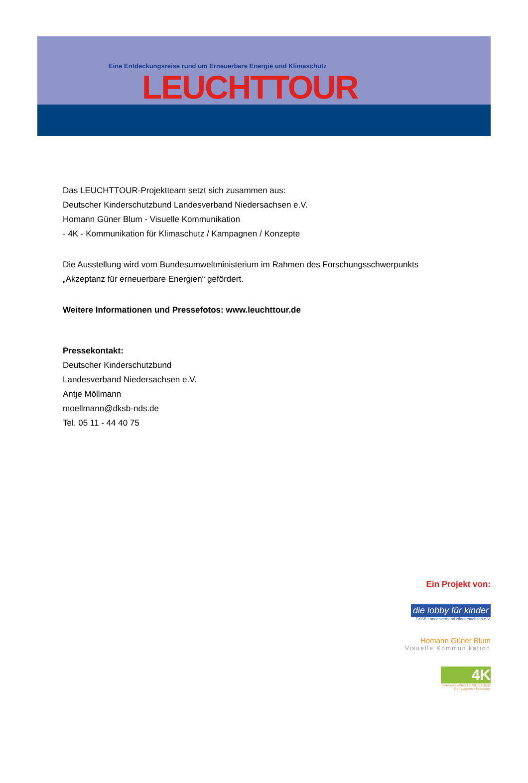Eine Entdeckungsreise rund um Erneuerbare Energie und Klimaschutz
LEUCHTTOUR
Das LEUCHTTOUR-Projektteam setzt sich zusammen aus:
Deutscher Kinderschutzbund Landesverband Niedersachsen e.V.
Homann Güner Blum - Visuelle Kommunikation
- 4K - Kommunikation für Klimaschutz / Kampagnen / Konzepte
Die Ausstellung wird vom Bundesumweltministerium im Rahmen des Forschungsschwerpunkts
„Akzeptanz für erneuerbare Energien“ gefördert.
Weitere Informationen und Pressefotos: www.leuchttour.de
Pressekontakt:
Deutscher Kinderschutzbund
Landesverband Niedersachsen e.V.
Antje Möllmann
moellmann@dksb-nds.de
Tel. 05 11 - 44 40 75
Ein Projekt von:
die lobby für kinder
DKSB Landesverband Niedersachsen e.V.
Homann Güner Blum
Visuelle Kommunikation
4K
Kommunikation für Klimaschutz
Kampagnen / Konzepte